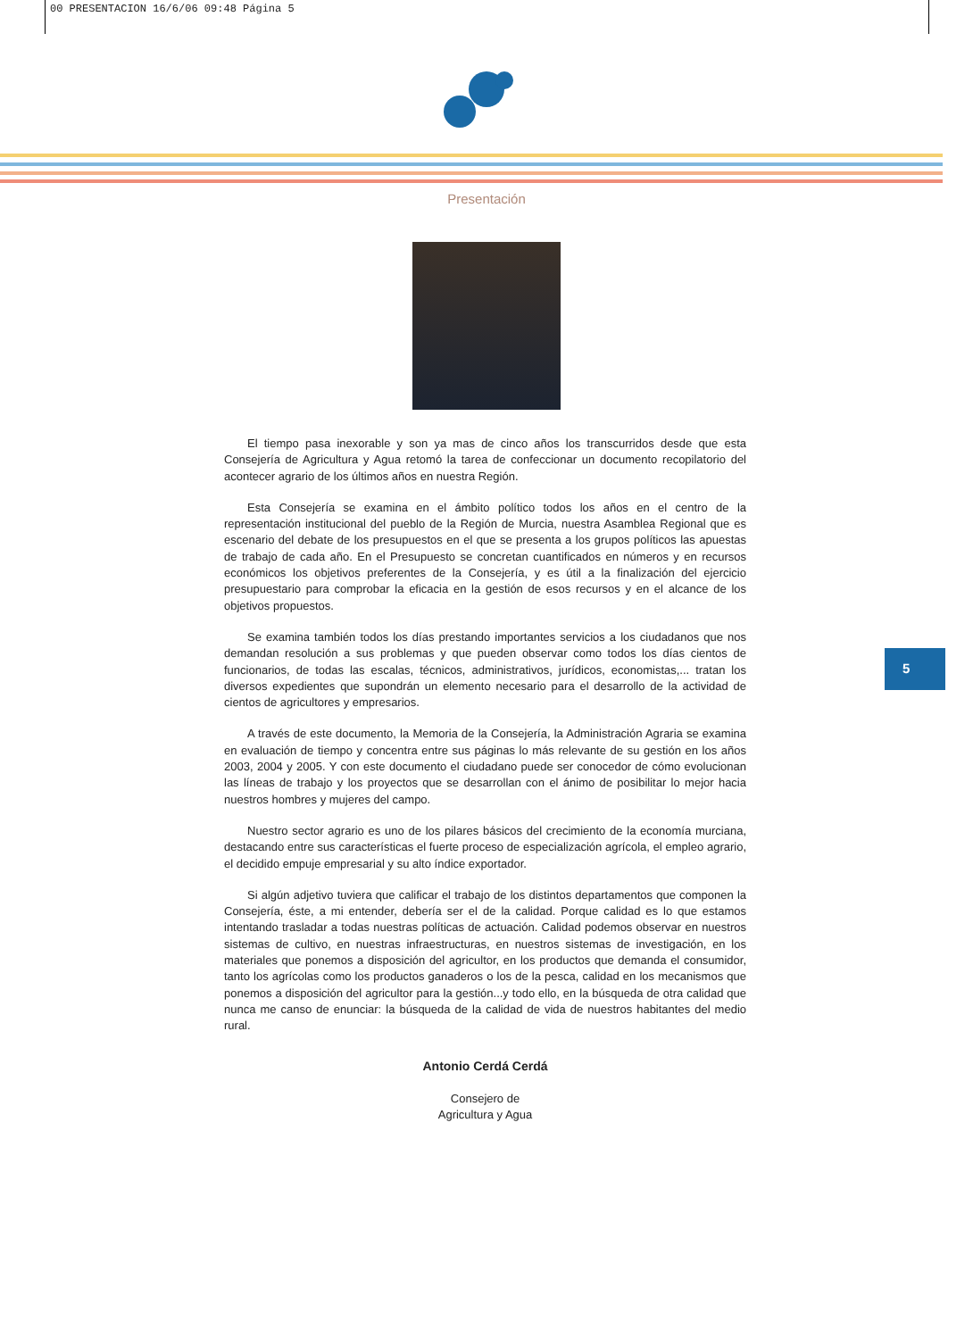00 PRESENTACION 16/6/06 09:48 Página 5
Presentación
El tiempo pasa inexorable y son ya mas de cinco años los transcurridos desde que esta Consejería de Agricultura y Agua retomó la tarea de confeccionar un documento recopilatorio del acontecer agrario de los últimos años en nuestra Región.
Esta Consejería se examina en el ámbito político todos los años en el centro de la representación institucional del pueblo de la Región de Murcia, nuestra Asamblea Regional que es escenario del debate de los presupuestos en el que se presenta a los grupos políticos las apuestas de trabajo de cada año. En el Presupuesto se concretan cuantificados en números y en recursos económicos los objetivos preferentes de la Consejería, y es útil a la finalización del ejercicio presupuestario para comprobar la eficacia en la gestión de esos recursos y en el alcance de los objetivos propuestos.
Se examina también todos los días prestando importantes servicios a los ciudadanos que nos demandan resolución a sus problemas y que pueden observar como todos los días cientos de funcionarios, de todas las escalas, técnicos, administrativos, jurídicos, economistas,... tratan los diversos expedientes que supondrán un elemento necesario para el desarrollo de la actividad de cientos de agricultores y empresarios.
A través de este documento, la Memoria de la Consejería, la Administración Agraria se examina en evaluación de tiempo y concentra entre sus páginas lo más relevante de su gestión en los años 2003, 2004 y 2005. Y con este documento el ciudadano puede ser conocedor de cómo evolucionan las líneas de trabajo y los proyectos que se desarrollan con el ánimo de posibilitar lo mejor hacia nuestros hombres y mujeres del campo.
Nuestro sector agrario es uno de los pilares básicos del crecimiento de la economía murciana, destacando entre sus características el fuerte proceso de especialización agrícola, el empleo agrario, el decidido empuje empresarial y su alto índice exportador.
Si algún adjetivo tuviera que calificar el trabajo de los distintos departamentos que componen la Consejería, éste, a mi entender, debería ser el de la calidad. Porque calidad es lo que estamos intentando trasladar a todas nuestras políticas de actuación. Calidad podemos observar en nuestros sistemas de cultivo, en nuestras infraestructuras, en nuestros sistemas de investigación, en los materiales que ponemos a disposición del agricultor, en los productos que demanda el consumidor, tanto los agrícolas como los productos ganaderos o los de la pesca, calidad en los mecanismos que ponemos a disposición del agricultor para la gestión...y todo ello, en la búsqueda de otra calidad que nunca me canso de enunciar: la búsqueda de la calidad de vida de nuestros habitantes del medio rural.
Antonio Cerdá Cerdá
Consejero de
Agricultura y Agua
5